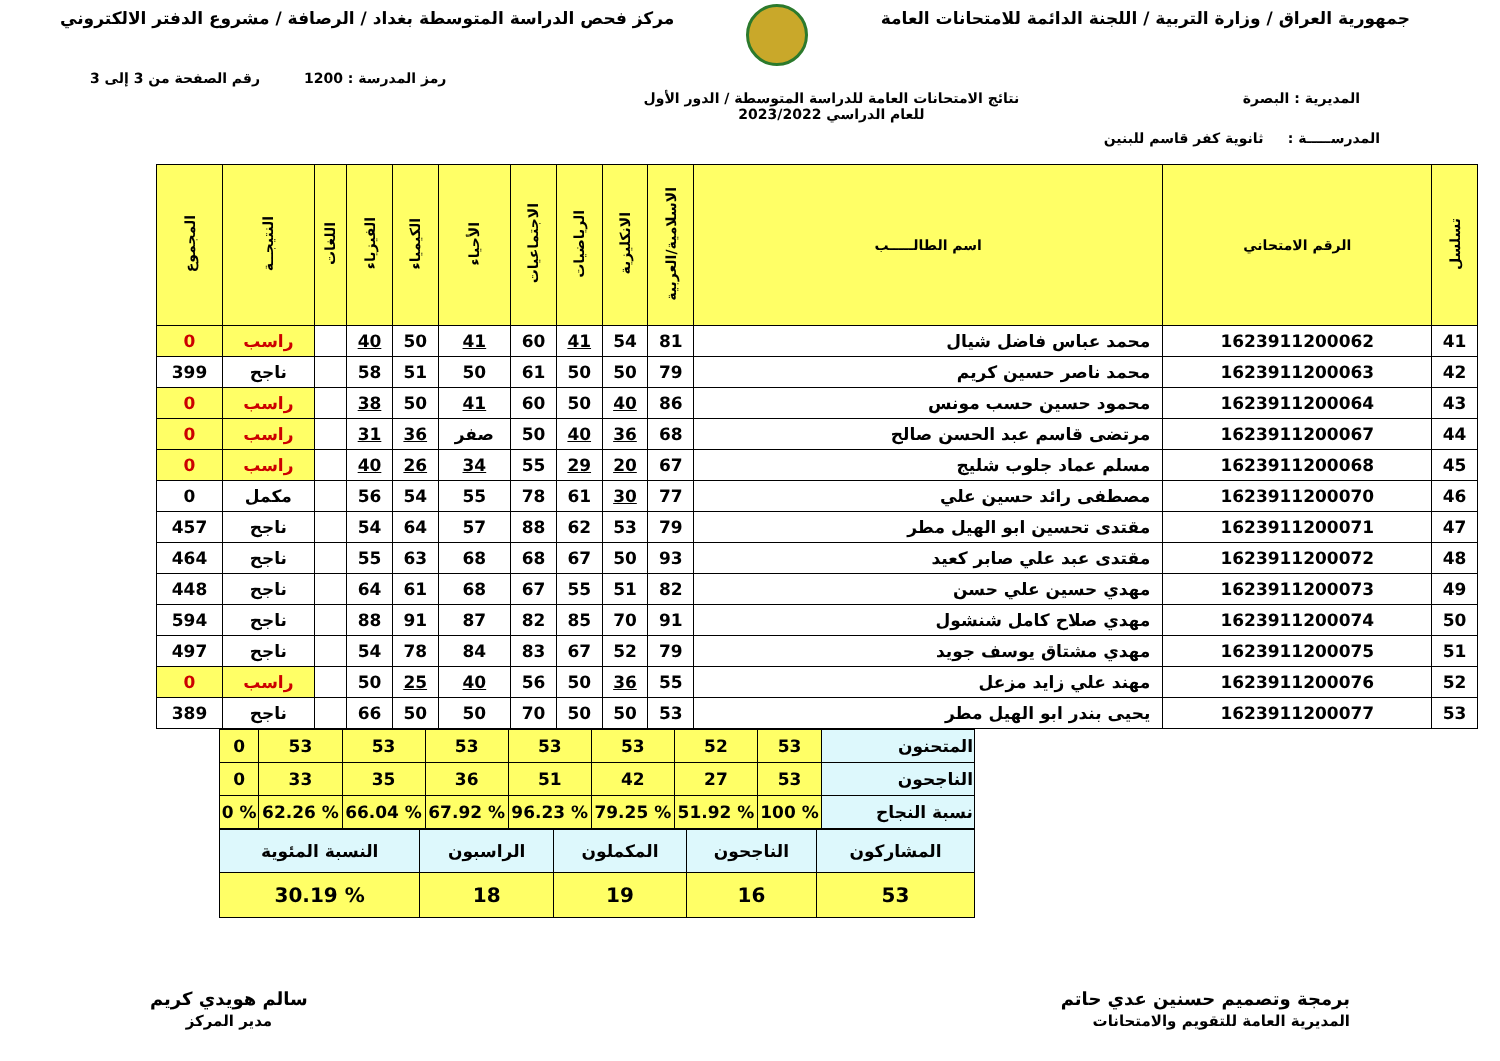جمهورية العراق / وزارة التربية / اللجنة الدائمة للامتحانات العامة
مركز فحص الدراسة المتوسطة بغداد / الرصافة / مشروع الدفتر الالكتروني
رمز المدرسة : 1200 رقم الصفحة من 3 إلى 3
المديرية : البصرة نتائج الامتحانات العامة للدراسة المتوسطة / الدور الأول
للعام الدراسي 2023/2022
المدرســـــة : ثانوية كفر قاسم للبنين
| تسلسل | الرقم الامتحاني | اسم الطالـــــب | الاسلامية/العربية | الانكليزية | الرياضيات | الاجتماعيات | الأحياء | الكيمياء | الفيزياء | اللغات | النتيجــة | المجموع |
| --- | --- | --- | --- | --- | --- | --- | --- | --- | --- | --- | --- | --- |
| 41 | 1623911200062 | محمد عباس فاضل شيال | 81 | 54 | 41 | 60 | 41 | 50 | 40 | | راسب | 0 |
| 42 | 1623911200063 | محمد ناصر حسين كريم | 79 | 50 | 50 | 61 | 50 | 51 | 58 | | ناجح | 399 |
| 43 | 1623911200064 | محمود حسين حسب مونس | 86 | 40 | 50 | 60 | 41 | 50 | 38 | | راسب | 0 |
| 44 | 1623911200067 | مرتضى قاسم عبد الحسن صالح | 68 | 36 | 40 | 50 | صفر | 36 | 31 | | راسب | 0 |
| 45 | 1623911200068 | مسلم عماد جلوب شليج | 67 | 20 | 29 | 55 | 34 | 26 | 40 | | راسب | 0 |
| 46 | 1623911200070 | مصطفى رائد حسين علي | 77 | 30 | 61 | 78 | 55 | 54 | 56 | | مكمل | 0 |
| 47 | 1623911200071 | مقتدى تحسين ابو الهيل مطر | 79 | 53 | 62 | 88 | 57 | 64 | 54 | | ناجح | 457 |
| 48 | 1623911200072 | مقتدى عبد علي صابر كعيد | 93 | 50 | 67 | 68 | 68 | 63 | 55 | | ناجح | 464 |
| 49 | 1623911200073 | مهدي حسين علي حسن | 82 | 51 | 55 | 67 | 68 | 61 | 64 | | ناجح | 448 |
| 50 | 1623911200074 | مهدي صلاح كامل شنشول | 91 | 70 | 85 | 82 | 87 | 91 | 88 | | ناجح | 594 |
| 51 | 1623911200075 | مهدي مشتاق يوسف جويد | 79 | 52 | 67 | 83 | 84 | 78 | 54 | | ناجح | 497 |
| 52 | 1623911200076 | مهند علي زايد مزعل | 55 | 36 | 50 | 56 | 40 | 25 | 50 | | راسب | 0 |
| 53 | 1623911200077 | يحيى بندر ابو الهيل مطر | 53 | 50 | 50 | 70 | 50 | 50 | 66 | | ناجح | 389 |
| المتحنون | 53 | 52 | 53 | 53 | 53 | 53 | 53 | 0 |
| الناجحون | 53 | 27 | 42 | 51 | 36 | 35 | 33 | 0 |
| نسبة النجاح | % 100 | % 51.92 | % 79.25 | % 96.23 | % 67.92 | % 66.04 | % 62.26 | % 0 |
| المشاركون | الناجحون | المكملون | الراسبون | النسبة المئوية |
| 53 | 16 | 19 | 18 | % 30.19 |
برمجة وتصميم حسنين عدي حاتم
المديرية العامة للتقويم والامتحانات
سالم هويدي كريم
مدير المركز